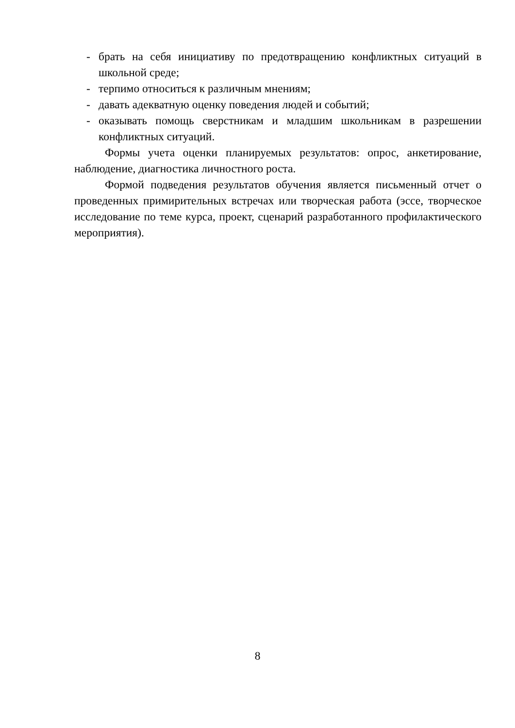- брать на себя инициативу по предотвращению конфликтных ситуаций в школьной среде;
- терпимо относиться к различным мнениям;
- давать адекватную оценку поведения людей и событий;
- оказывать помощь сверстникам и младшим школьникам в разрешении конфликтных ситуаций.
Формы учета оценки планируемых результатов: опрос, анкетирование, наблюдение, диагностика личностного роста.
Формой подведения результатов обучения является письменный отчет о проведенных примирительных встречах или творческая работа (эссе, творческое исследование по теме курса, проект, сценарий разработанного профилактического мероприятия).
8